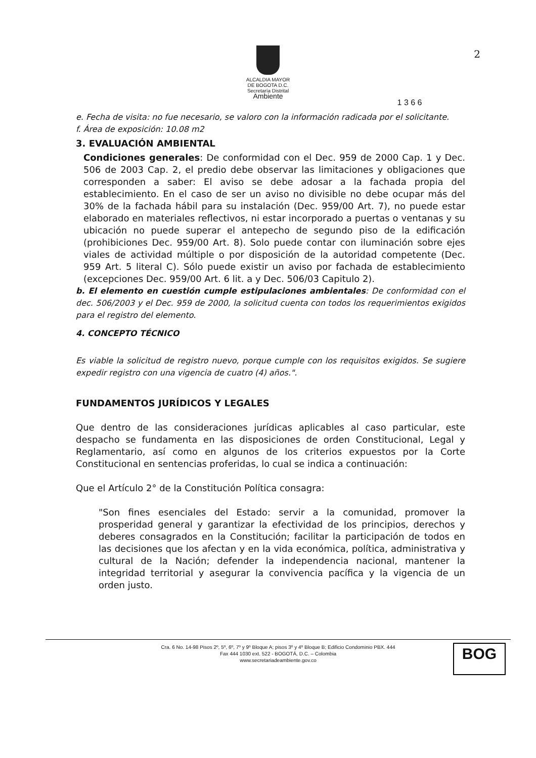2
ALCALDIA MAYOR
DE BOGOTA D.C.
Secretaría Distrital
Ambiente
1 3 6 6
e. Fecha de visita: no fue necesario, se valoro con la información radicada por el solicitante.
f. Área de exposición: 10.08 m2
3. EVALUACIÓN AMBIENTAL
Condiciones generales: De conformidad con el Dec. 959 de 2000 Cap. 1 y Dec. 506 de 2003 Cap. 2, el predio debe observar las limitaciones y obligaciones que corresponden a saber: El aviso se debe adosar a la fachada propia del establecimiento. En el caso de ser un aviso no divisible no debe ocupar más del 30% de la fachada hábil para su instalación (Dec. 959/00 Art. 7), no puede estar elaborado en materiales reflectivos, ni estar incorporado a puertas o ventanas y su ubicación no puede superar el antepecho de segundo piso de la edificación (prohibiciones Dec. 959/00 Art. 8). Solo puede contar con iluminación sobre ejes viales de actividad múltiple o por disposición de la autoridad competente (Dec. 959 Art. 5 literal C). Sólo puede existir un aviso por fachada de establecimiento (excepciones Dec. 959/00 Art. 6 lit. a y Dec. 506/03 Capitulo 2).
b. El elemento en cuestión cumple estipulaciones ambientales: De conformidad con el dec. 506/2003 y el Dec. 959 de 2000, la solicitud cuenta con todos los requerimientos exigidos para el registro del elemento.
4. CONCEPTO TÉCNICO
Es viable la solicitud de registro nuevo, porque cumple con los requisitos exigidos. Se sugiere expedir registro con una vigencia de cuatro (4) años.".
FUNDAMENTOS JURÍDICOS Y LEGALES
Que dentro de las consideraciones jurídicas aplicables al caso particular, este despacho se fundamenta en las disposiciones de orden Constitucional, Legal y Reglamentario, así como en algunos de los criterios expuestos por la Corte Constitucional en sentencias proferidas, lo cual se indica a continuación:
Que el Artículo 2° de la Constitución Política consagra:
"Son fines esenciales del Estado: servir a la comunidad, promover la prosperidad general y garantizar la efectividad de los principios, derechos y deberes consagrados en la Constitución; facilitar la participación de todos en las decisiones que los afectan y en la vida económica, política, administrativa y cultural de la Nación; defender la independencia nacional, mantener la integridad territorial y asegurar la convivencia pacífica y la vigencia de un orden justo.
Cra. 6 No. 14-98 Pisos 2º, 5º, 6º, 7º y 9º Bloque A; pisos 3º y 4º Bloque B; Edificio Condominio PBX. 444
Fax 444 1030 ext. 522 - BOGOTÁ, D.C. – Colombia
www.secretariadeambiente.gov.co
BOG